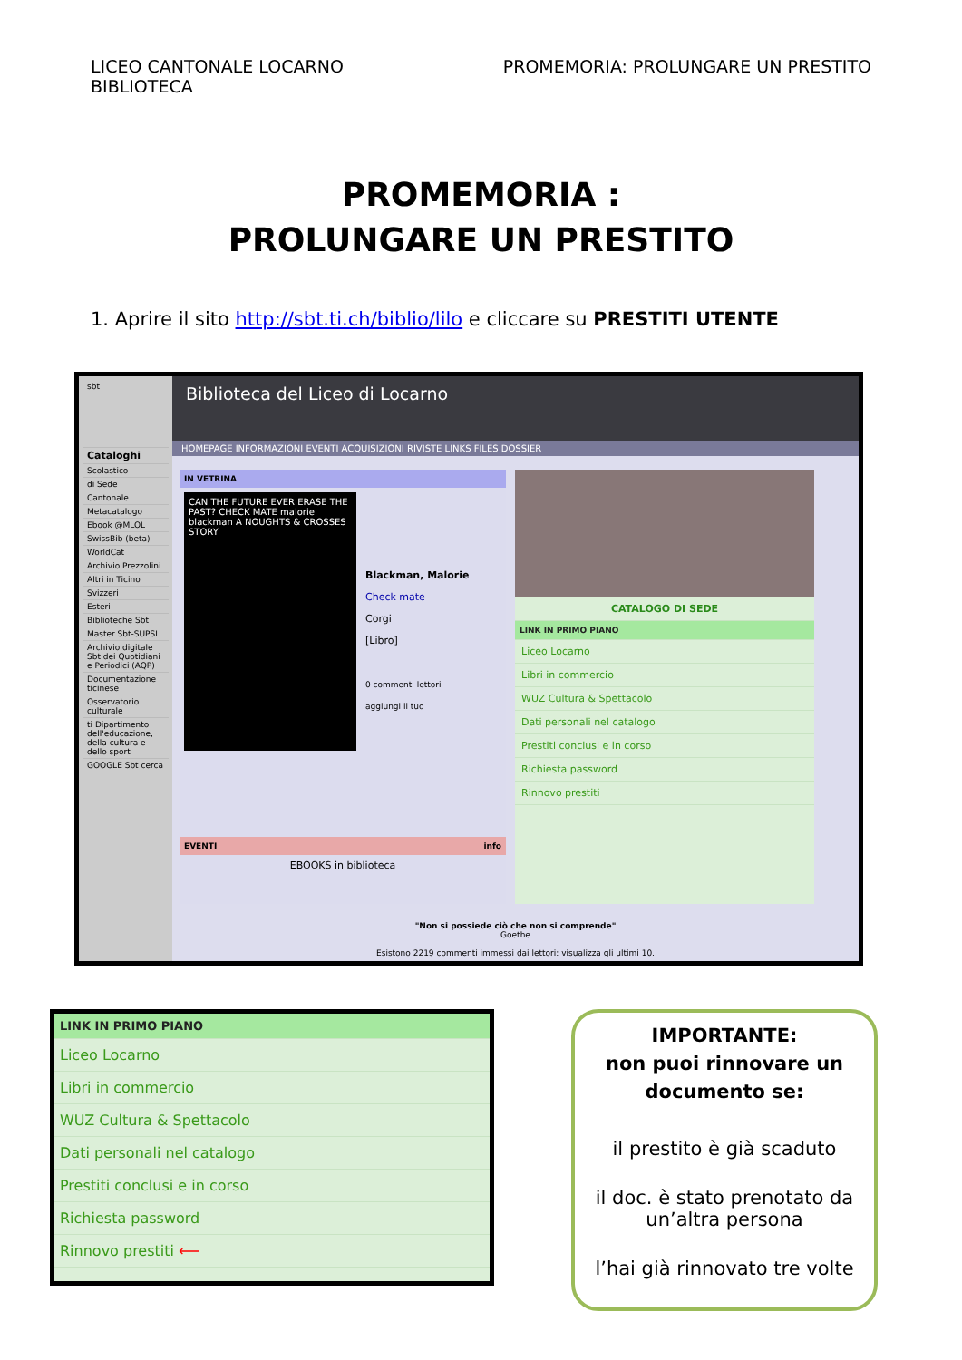LICEO CANTONALE LOCARNO
BIBLIOTECA
PROMEMORIA: PROLUNGARE UN PRESTITO
PROMEMORIA :
PROLUNGARE UN PRESTITO
1. Aprire il sito http://sbt.ti.ch/biblio/lilo e cliccare su PRESTITI UTENTE
sbt
Cataloghi
Scolastico
di Sede
Cantonale
Metacatalogo
Ebook @MLOL
SwissBib (beta)
WorldCat
Archivio Prezzolini
Altri in Ticino
Svizzeri
Esteri
Biblioteche Sbt
Master Sbt-SUPSI
Archivio digitale Sbt dei Quotidiani e Periodici (AQP)
Documentazione ticinese
Osservatorio culturale
ti Dipartimento dell'educazione, della cultura e dello sport
GOOGLE Sbt cerca
Biblioteca del Liceo di Locarno
HOMEPAGE INFORMAZIONI EVENTI ACQUISIZIONI RIVISTE LINKS FILES DOSSIER
IN VETRINA
CAN THE FUTURE EVER ERASE THE PAST? CHECK MATE malorie blackman A NOUGHTS & CROSSES STORY
Blackman, Malorie
Check mate
Corgi
[Libro]
0 commenti lettori
aggiungi il tuo
EVENTI info
EBOOKS in biblioteca
CATALOGO DI SEDE
LINK IN PRIMO PIANO
Liceo Locarno
Libri in commercio
WUZ Cultura & Spettacolo
Dati personali nel catalogo
Prestiti conclusi e in corso
Richiesta password
Rinnovo prestiti
"Non si possiede ciò che non si comprende"
Goethe
Esistono 2219 commenti immessi dai lettori: visualizza gli ultimi 10.
LINK IN PRIMO PIANO
Liceo Locarno
Libri in commercio
WUZ Cultura & Spettacolo
Dati personali nel catalogo
Prestiti conclusi e in corso
Richiesta password
Rinnovo prestiti ⟵
IMPORTANTE:
non puoi rinnovare un documento se:
il prestito è già scaduto
il doc. è stato prenotato da un’altra persona
l’hai già rinnovato tre volte